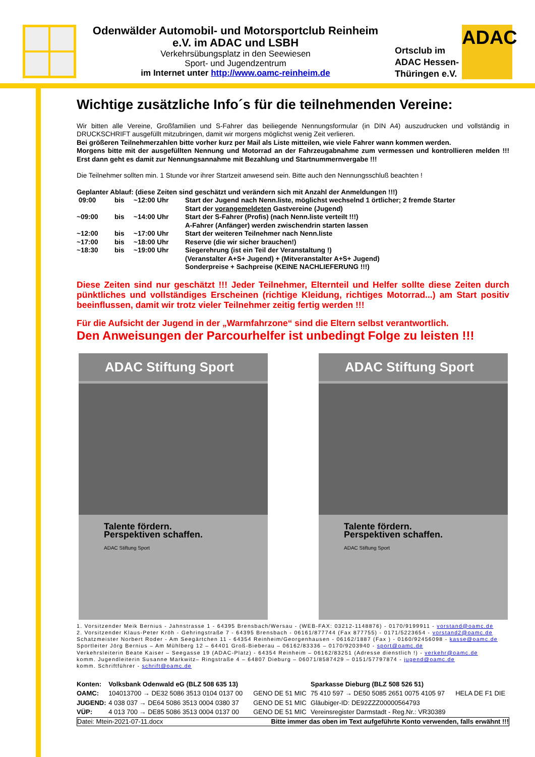Odenwälder Automobil- und Motorsportclub Reinheim
e.V. im ADAC und LSBH
Verkehrsübungsplatz in den Seewiesen
Sport- und Jugendzentrum
im Internet unter http://www.oamc-reinheim.de
Ortsclub im
ADAC Hessen-
Thüringen e.V.
ADAC
Wichtige zusätzliche Info´s für die teilnehmenden Vereine:
Wir bitten alle Vereine, Großfamilien und S-Fahrer das beiliegende Nennungsformular (in DIN A4) auszudrucken und vollständig in DRUCKSCHRIFT ausgefüllt mitzubringen, damit wir morgens möglichst wenig Zeit verlieren.
Bei größeren Teilnehmerzahlen bitte vorher kurz per Mail als Liste mitteilen, wie viele Fahrer wann kommen werden.
Morgens bitte mit der ausgefüllten Nennung und Motorrad an der Fahrzeugabnahme zum vermessen und kontrollieren melden !!! Erst dann geht es damit zur Nennungsannahme mit Bezahlung und Startnummernvergabe !!!
Die Teilnehmer sollten min. 1 Stunde vor ihrer Startzeit anwesend sein. Bitte auch den Nennungsschluß beachten !
Geplanter Ablauf: (diese Zeiten sind geschätzt und verändern sich mit Anzahl der Anmeldungen !!!)
| 09:00 | bis | ~12:00 Uhr | Start der Jugend nach Nenn.liste, möglichst wechselnd 1 örtlicher; 2 fremde Starter Start der vorangemeldeten Gastvereine (Jugend) |
| ~09:00 | bis | ~14:00 Uhr | Start der S-Fahrer (Profis) (nach Nenn.liste verteilt !!!) A-Fahrer (Anfänger) werden zwischendrin starten lassen |
| ~12:00 | bis | ~17:00 Uhr | Start der weiteren Teilnehmer nach Nenn.liste |
| ~17:00 | bis | ~18:00 Uhr | Reserve (die wir sicher brauchen!) |
| ~18:30 | bis | ~19:00 Uhr | Siegerehrung (ist ein Teil der Veranstaltung !) (Veranstalter A+S+ Jugend) + (Mitveranstalter A+S+ Jugend) Sonderpreise + Sachpreise (KEINE NACHLIEFERUNG !!!) |
Diese Zeiten sind nur geschätzt !!! Jeder Teilnehmer, Elternteil und Helfer sollte diese Zeiten durch pünktliches und vollständiges Erscheinen (richtige Kleidung, richtiges Motorrad...) am Start positiv beeinflussen, damit wir trotz vieler Teilnehmer zeitig fertig werden !!!
Für die Aufsicht der Jugend in der „Warmfahrzone“ sind die Eltern selbst verantwortlich.
Den Anweisungen der Parcourhelfer ist unbedingt Folge zu leisten !!!
ADAC Stiftung Sport
Talente fördern.
Perspektiven schaffen.
ADAC Stiftung Sport
ADAC Stiftung Sport
Talente fördern.
Perspektiven schaffen.
ADAC Stiftung Sport
1. Vorsitzender Meik Bernius - Jahnstrasse 1 - 64395 Brensbach/Wersau - (WEB-FAX: 03212-1148876) - 0170/9199911 - vorstand@oamc.de
2. Vorsitzender Klaus-Peter Kröh - Gehringstraße 7 - 64395 Brensbach - 06161/877744 (Fax 877755) - 0171/5223654 - vorstand2@oamc.de
Schatzmeister Norbert Roder - Am Seegärtchen 11 - 64354 Reinheim/Georgenhausen - 06162/1887 (Fax ) - 0160/92456098 - kasse@oamc.de
Sportleiter Jörg Bernius – Am Mühlberg 12 – 64401 Groß-Bieberau – 06162/83336 – 0170/9203940 - sport@oamc.de
Verkehrsleiterin Beate Kaiser – Seegasse 19 (ADAC-Platz) - 64354 Reinheim – 06162/83251 (Adresse dienstlich !) - verkehr@oamc.de
komm. Jugendleiterin Susanne Markwitz– Ringstraße 4 – 64807 Dieburg – 06071/8587429 – 0151/57797874 - jugend@oamc.de
komm. Schriftführer - schrift@oamc.de
| Konten: | Volksbank Odenwald eG (BLZ 508 635 13) | | Sparkasse Dieburg (BLZ 508 526 51) | |
| OAMC: | 104013700 → DE32 5086 3513 0104 0137 00 | GENO DE 51 MIC | 75 410 597 → DE50 5085 2651 0075 4105 97 | HELA DE F1 DIE |
| JUGEND: | 4 038 037 → DE64 5086 3513 0004 0380 37 | GENO DE 51 MIC | Gläubiger-ID: DE92ZZZ00000564793 | |
| VÜP: | 4 013 700 → DE85 5086 3513 0004 0137 00 | GENO DE 51 MIC | Vereinsregister Darmstadt - Reg.Nr.: VR30389 | |
Datei: Mtein-2021-07-11.docx Bitte immer das oben im Text aufgeführte Konto verwenden, falls erwähnt !!!